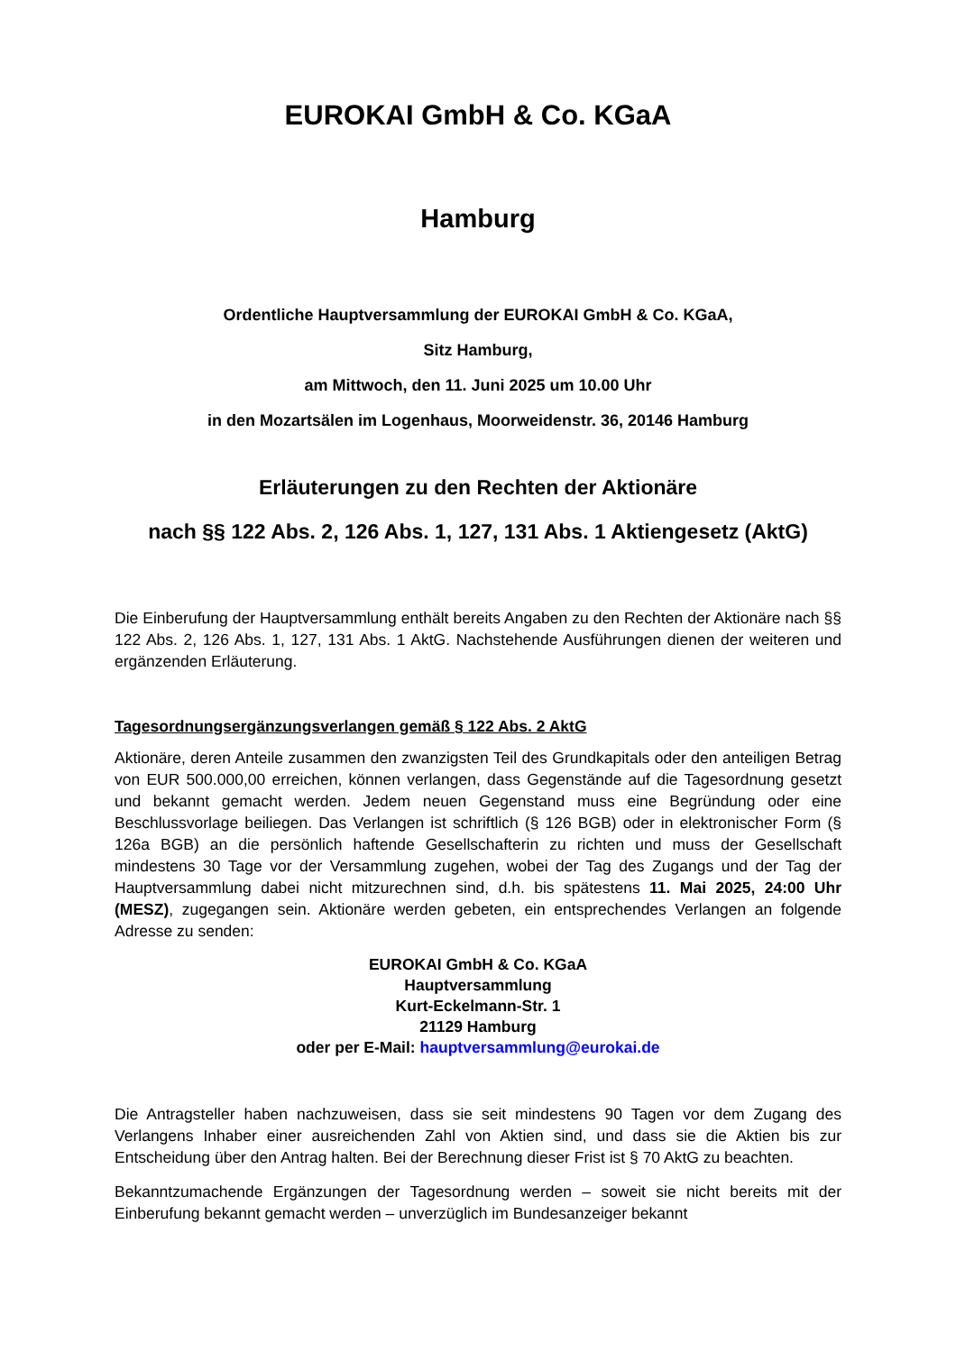EUROKAI GmbH & Co. KGaA
Hamburg
Ordentliche Hauptversammlung der EUROKAI GmbH & Co. KGaA,
Sitz Hamburg,
am Mittwoch, den 11. Juni 2025 um 10.00 Uhr
in den Mozartsälen im Logenhaus, Moorweidenstr. 36, 20146 Hamburg
Erläuterungen zu den Rechten der Aktionäre
nach §§ 122 Abs. 2, 126 Abs. 1, 127, 131 Abs. 1 Aktiengesetz (AktG)
Die Einberufung der Hauptversammlung enthält bereits Angaben zu den Rechten der Aktionäre nach §§ 122 Abs. 2, 126 Abs. 1, 127, 131 Abs. 1 AktG. Nachstehende Ausführungen dienen der weiteren und ergänzenden Erläuterung.
Tagesordnungsergänzungsverlangen gemäß § 122 Abs. 2 AktG
Aktionäre, deren Anteile zusammen den zwanzigsten Teil des Grundkapitals oder den anteiligen Betrag von EUR 500.000,00 erreichen, können verlangen, dass Gegenstände auf die Tagesordnung gesetzt und bekannt gemacht werden. Jedem neuen Gegenstand muss eine Begründung oder eine Beschlussvorlage beiliegen. Das Verlangen ist schriftlich (§ 126 BGB) oder in elektronischer Form (§ 126a BGB) an die persönlich haftende Gesellschafterin zu richten und muss der Gesellschaft mindestens 30 Tage vor der Versammlung zugehen, wobei der Tag des Zugangs und der Tag der Hauptversammlung dabei nicht mitzurechnen sind, d.h. bis spätestens 11. Mai 2025, 24:00 Uhr (MESZ), zugegangen sein. Aktionäre werden gebeten, ein entsprechendes Verlangen an folgende Adresse zu senden:
EUROKAI GmbH & Co. KGaA
Hauptversammlung
Kurt-Eckelmann-Str. 1
21129 Hamburg
oder per E-Mail: hauptversammlung@eurokai.de
Die Antragsteller haben nachzuweisen, dass sie seit mindestens 90 Tagen vor dem Zugang des Verlangens Inhaber einer ausreichenden Zahl von Aktien sind, und dass sie die Aktien bis zur Entscheidung über den Antrag halten. Bei der Berechnung dieser Frist ist § 70 AktG zu beachten.
Bekanntzumachende Ergänzungen der Tagesordnung werden – soweit sie nicht bereits mit der Einberufung bekannt gemacht werden – unverzüglich im Bundesanzeiger bekannt